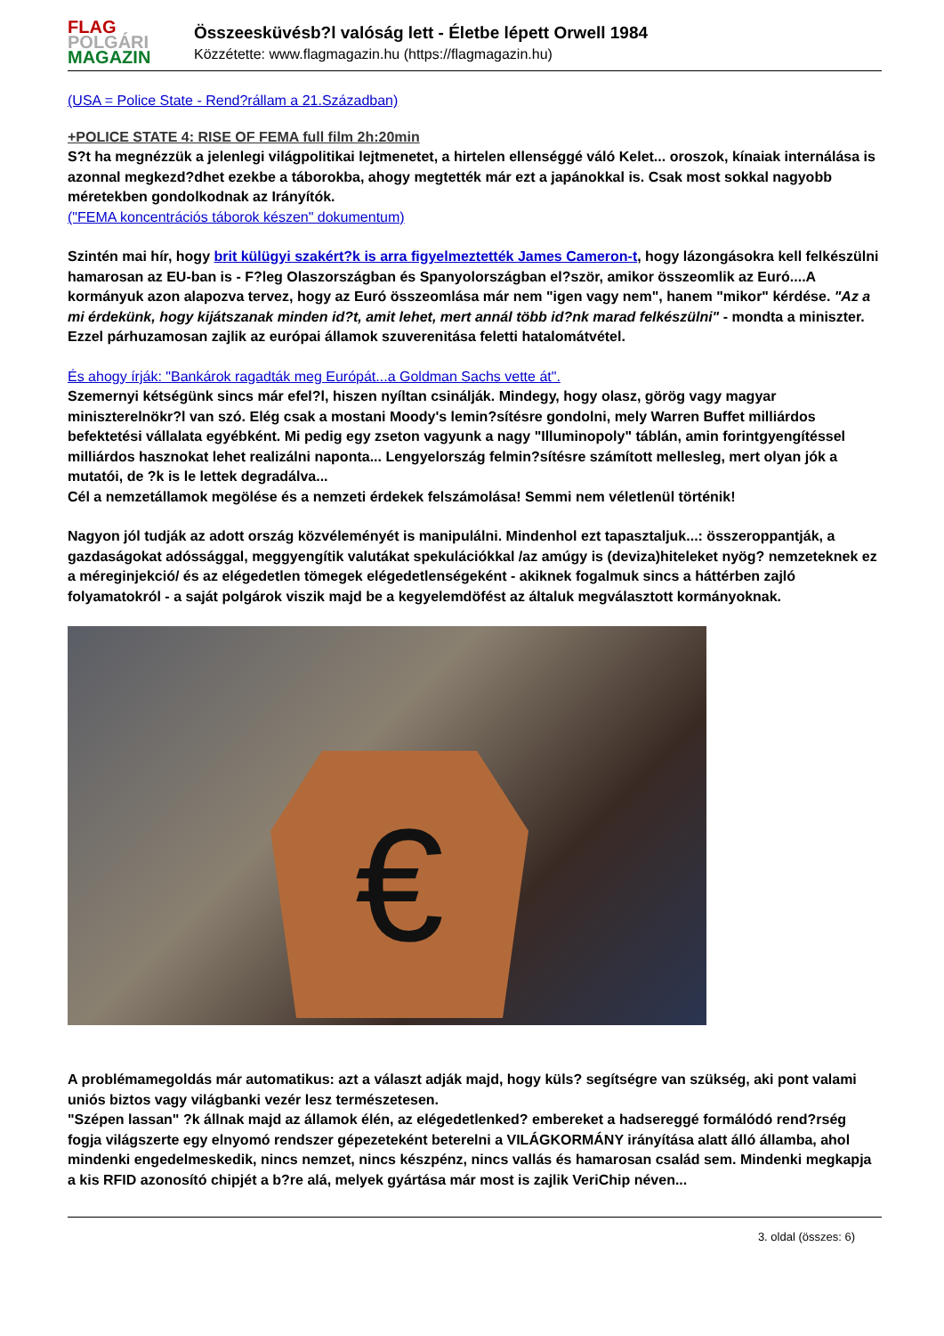FLAG
POLGÁRI
MAGAZIN
Összeesküvésb?l valóság lett - Életbe lépett Orwell 1984
Közzétette: www.flagmagazin.hu (https://flagmagazin.hu)
(USA = Police State - Rend?rállam a 21.Században)
+POLICE STATE 4: RISE OF FEMA full film 2h:20min
S?t ha megnézzük a jelenlegi világpolitikai lejtmenetet, a hirtelen ellenséggé váló Kelet... oroszok, kínaiak internálása is azonnal megkezd?dhet ezekbe a táborokba, ahogy megtették már ezt a japánokkal is. Csak most sokkal nagyobb méretekben gondolkodnak az Irányítók.
("FEMA koncentrációs táborok készen" dokumentum)
Szintén mai hír, hogy brit külügyi szakért?k is arra figyelmeztették James Cameron-t, hogy lázongásokra kell felkészülni hamarosan az EU-ban is - F?leg Olaszországban és Spanyolországban el?ször, amikor összeomlik az Euró....A kormányuk azon alapozva tervez, hogy az Euró összeomlása már nem "igen vagy nem", hanem "mikor" kérdése. "Az a mi érdekünk, hogy kijátszanak minden id?t, amit lehet, mert annál több id?nk marad felkészülni" - mondta a miniszter. Ezzel párhuzamosan zajlik az európai államok szuverenitása feletti hatalomátvétel.
És ahogy írják: "Bankárok ragadták meg Európát...a Goldman Sachs vette át".
Szemernyi kétségünk sincs már efel?l, hiszen nyíltan csinálják. Mindegy, hogy olasz, görög vagy magyar miniszterelnökr?l van szó. Elég csak a mostani Moody's lemin?sítésre gondolni, mely Warren Buffet milliárdos befektetési vállalata egyébként. Mi pedig egy zseton vagyunk a nagy "Illuminopoly" táblán, amin forintgyengítéssel milliárdos hasznokat lehet realizálni naponta... Lengyelország felmin?sítésre számított mellesleg, mert olyan jók a mutatói, de ?k is le lettek degradálva...
Cél a nemzetállamok megölése és a nemzeti érdekek felszámolása! Semmi nem véletlenül történik!
Nagyon jól tudják az adott ország közvéleményét is manipulálni. Mindenhol ezt tapasztaljuk...: összeroppantják, a gazdaságokat adóssággal, meggyengítik valutákat spekulációkkal /az amúgy is (deviza)hiteleket nyög? nemzeteknek ez a méreginjekció/ és az elégedetlen tömegek elégedetlenségeként - akiknek fogalmuk sincs a háttérben zajló folyamatokról - a saját polgárok viszik majd be a kegyelemdöfést az általuk megválasztott kormányoknak.
€
A problémamegoldás már automatikus: azt a választ adják majd, hogy küls? segítségre van szükség, aki pont valami uniós biztos vagy világbanki vezér lesz természetesen.
"Szépen lassan" ?k állnak majd az államok élén, az elégedetlenked? embereket a hadsereggé formálódó rend?rség fogja világszerte egy elnyomó rendszer gépezeteként beterelni a VILÁGKORMÁNY irányítása alatt álló államba, ahol mindenki engedelmeskedik, nincs nemzet, nincs készpénz, nincs vallás és hamarosan család sem. Mindenki megkapja a kis RFID azonosító chipjét a b?re alá, melyek gyártása már most is zajlik VeriChip néven...
3. oldal (összes: 6)